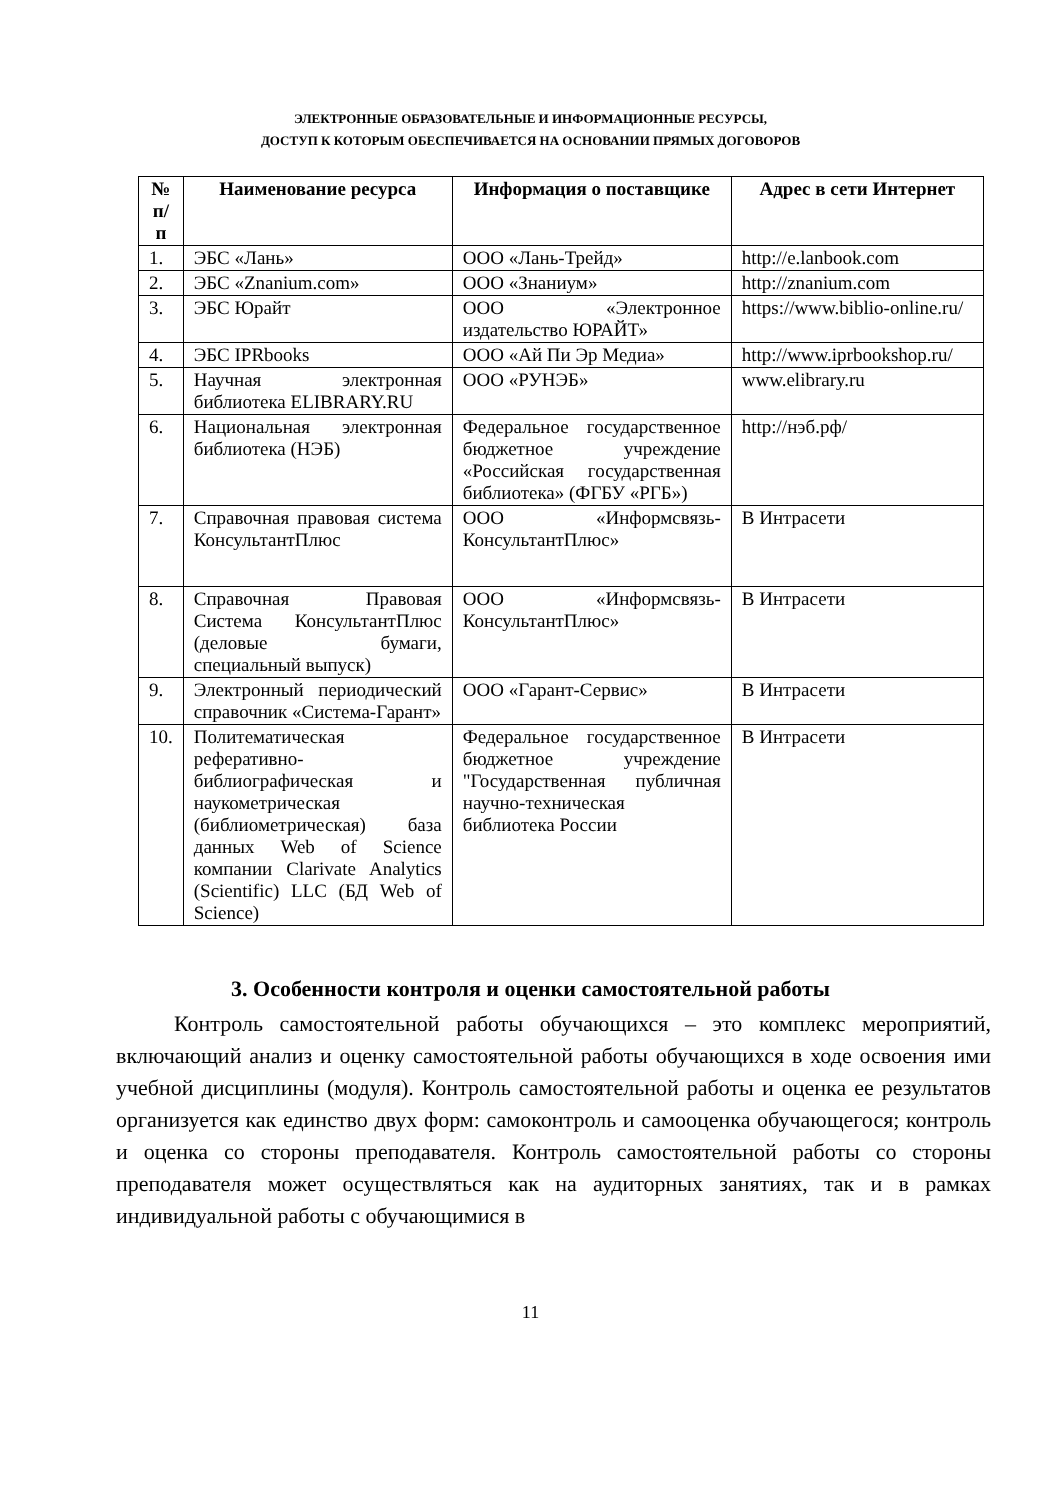ЭЛЕКТРОННЫЕ ОБРАЗОВАТЕЛЬНЫЕ И ИНФОРМАЦИОННЫЕ РЕСУРСЫ,
ДОСТУП К КОТОРЫМ ОБЕСПЕЧИВАЕТСЯ НА ОСНОВАНИИ ПРЯМЫХ ДОГОВОРОВ
| № п/ п | Наименование ресурса | Информация о поставщике | Адрес в сети Интернет |
| --- | --- | --- | --- |
| 1. | ЭБС «Лань» | ООО «Лань-Трейд» | http://e.lanbook.com |
| 2. | ЭБС «Znanium.com» | ООО «Знаниум» | http://znanium.com |
| 3. | ЭБС Юрайт | ООО «Электронное издательство ЮРАЙТ» | https://www.biblio-online.ru/ |
| 4. | ЭБС IPRbooks | ООО «Ай Пи Эр Медиа» | http://www.iprbookshop.ru/ |
| 5. | Научная электронная библиотека ELIBRARY.RU | ООО «РУНЭБ» | www.elibrary.ru |
| 6. | Национальная электронная библиотека (НЭБ) | Федеральное государственное бюджетное учреждение «Российская государственная библиотека» (ФГБУ «РГБ») | http://нэб.рф/ |
| 7. | Справочная правовая система КонсультантПлюс | ООО «Информсвязь-КонсультантПлюс» | В Интрасети |
| 8. | Справочная Правовая Система КонсультантПлюс (деловые бумаги, специальный выпуск) | ООО «Информсвязь-КонсультантПлюс» | В Интрасети |
| 9. | Электронный периодический справочник «Система-Гарант» | ООО «Гарант-Сервис» | В Интрасети |
| 10. | Политематическая реферативно-библиографическая и наукометрическая (библиометрическая) база данных Web of Science компании Clarivate Analytics (Scientific) LLC (БД Web of Science) | Федеральное государственное бюджетное учреждение "Государственная публичная научно-техническая библиотека России | В Интрасети |
3. Особенности контроля и оценки самостоятельной работы
Контроль самостоятельной работы обучающихся – это комплекс мероприятий, включающий анализ и оценку самостоятельной работы обучающихся в ходе освоения ими учебной дисциплины (модуля). Контроль самостоятельной работы и оценка ее результатов организуется как единство двух форм: самоконтроль и самооценка обучающегося; контроль и оценка со стороны преподавателя. Контроль самостоятельной работы со стороны преподавателя может осуществляться как на аудиторных занятиях, так и в рамках индивидуальной работы с обучающимися в
11